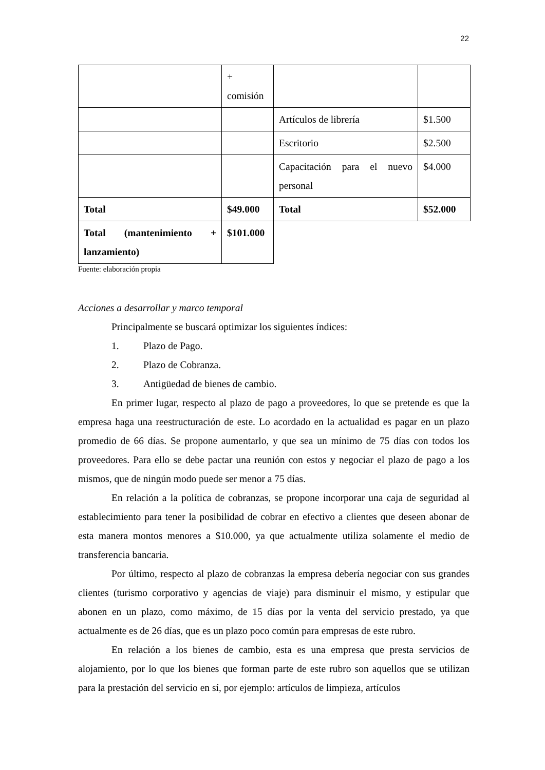22
| | + comisión | | |
| | | Artículos de librería | $1.500 |
| | | Escritorio | $2.500 |
| | | Capacitación para el nuevo personal | $4.000 |
| Total | $49.000 | Total | $52.000 |
| Total (mantenimiento + lanzamiento) | $101.000 | | |
Fuente: elaboración propia
Acciones a desarrollar y marco temporal
Principalmente se buscará optimizar los siguientes índices:
1. Plazo de Pago.
2. Plazo de Cobranza.
3. Antigüedad de bienes de cambio.
En primer lugar, respecto al plazo de pago a proveedores, lo que se pretende es que la empresa haga una reestructuración de este. Lo acordado en la actualidad es pagar en un plazo promedio de 66 días. Se propone aumentarlo, y que sea un mínimo de 75 días con todos los proveedores. Para ello se debe pactar una reunión con estos y negociar el plazo de pago a los mismos, que de ningún modo puede ser menor a 75 días.
En relación a la política de cobranzas, se propone incorporar una caja de seguridad al establecimiento para tener la posibilidad de cobrar en efectivo a clientes que deseen abonar de esta manera montos menores a $10.000, ya que actualmente utiliza solamente el medio de transferencia bancaria.
Por último, respecto al plazo de cobranzas la empresa debería negociar con sus grandes clientes (turismo corporativo y agencias de viaje) para disminuir el mismo, y estipular que abonen en un plazo, como máximo, de 15 días por la venta del servicio prestado, ya que actualmente es de 26 días, que es un plazo poco común para empresas de este rubro.
En relación a los bienes de cambio, esta es una empresa que presta servicios de alojamiento, por lo que los bienes que forman parte de este rubro son aquellos que se utilizan para la prestación del servicio en sí, por ejemplo: artículos de limpieza, artículos